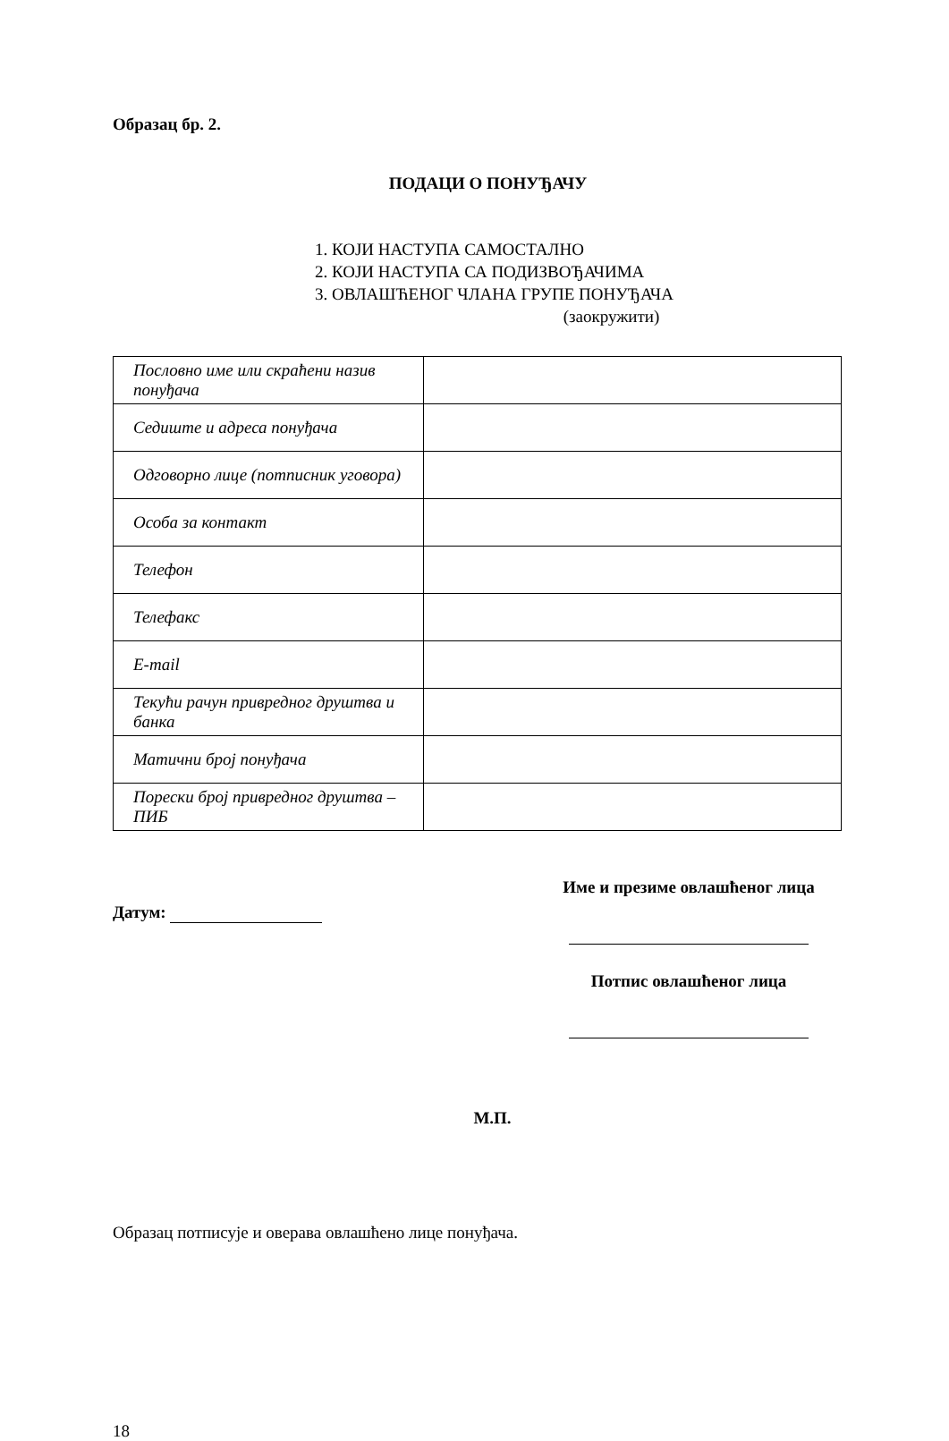Образац бр. 2.
ПОДАЦИ О ПОНУЂАЧУ
1. КОЈИ НАСТУПА САМОСТАЛНО
2. КОЈИ НАСТУПА СА ПОДИЗВОЂАЧИМА
3. ОВЛАШЋЕНОГ ЧЛАНА ГРУПЕ ПОНУЂАЧА
(заокружити)
| Пословно име или скраћени назив понуђача | |
| Седиште и адреса понуђача | |
| Одговорно лице (потписник уговора) | |
| Особа за контакт | |
| Телефон | |
| Телефакс | |
| E-mail | |
| Текући рачун привредног друштва и банка | |
| Матични број понуђача | |
| Порески број привредног друштва – ПИБ | |
Датум:
Име и презиме овлашћеног лица
Потпис овлашћеног лица
М.П.
Образац потписује и оверава овлашћено лице понуђача.
18